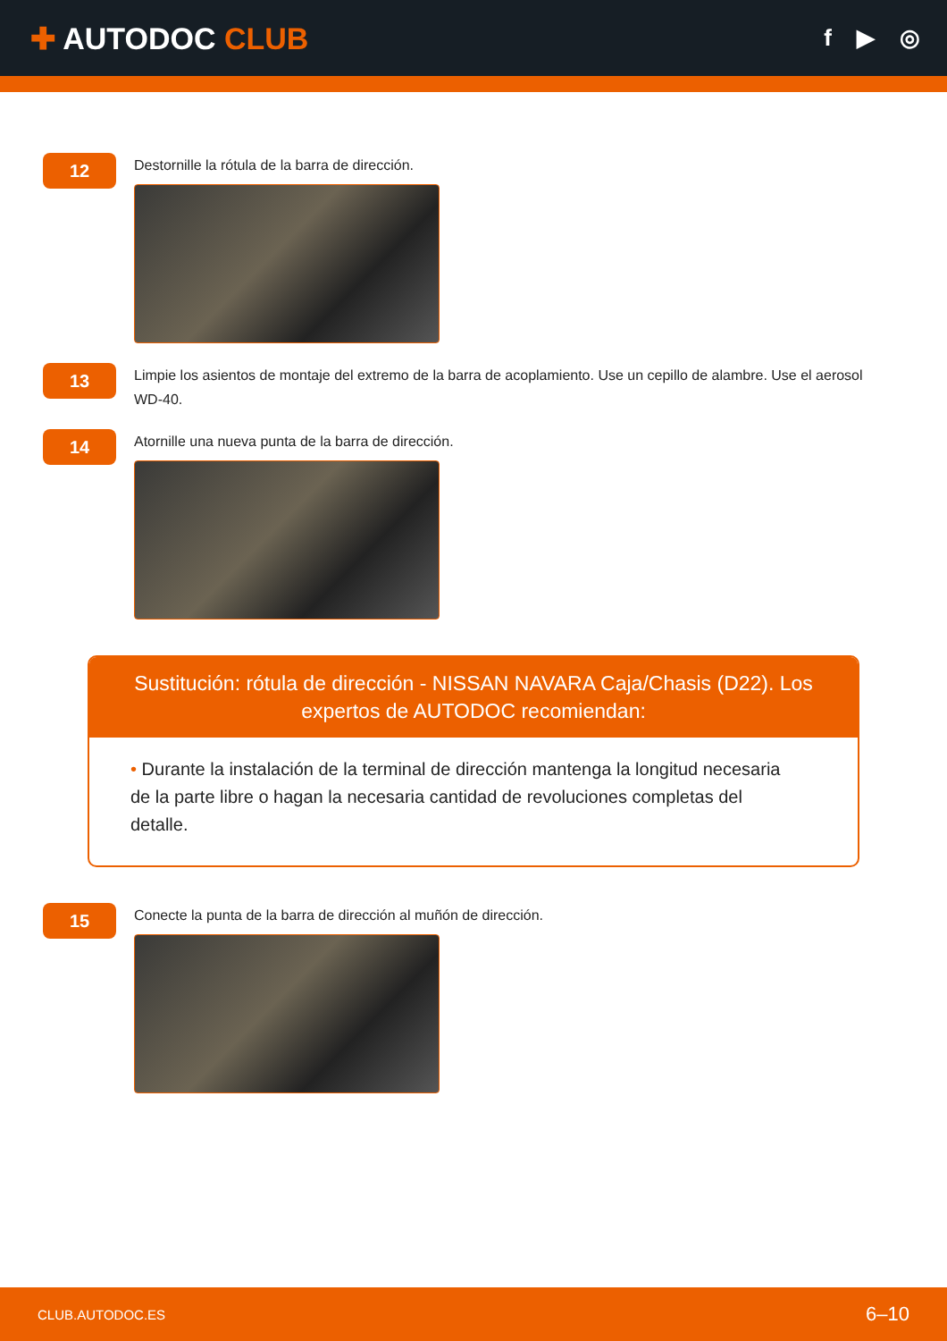✚ AUTODOC CLUB
f ▶ ◎
12
Destornille la rótula de la barra de dirección.
13
Limpie los asientos de montaje del extremo de la barra de acoplamiento. Use un cepillo de alambre. Use el aerosol WD-40.
14
Atornille una nueva punta de la barra de dirección.
Sustitución: rótula de dirección - NISSAN NAVARA Caja/Chasis (D22). Los expertos de AUTODOC recomiendan:
• Durante la instalación de la terminal de dirección mantenga la longitud necesaria de la parte libre o hagan la necesaria cantidad de revoluciones completas del detalle.
15
Conecte la punta de la barra de dirección al muñón de dirección.
CLUB.AUTODOC.ES 6–10